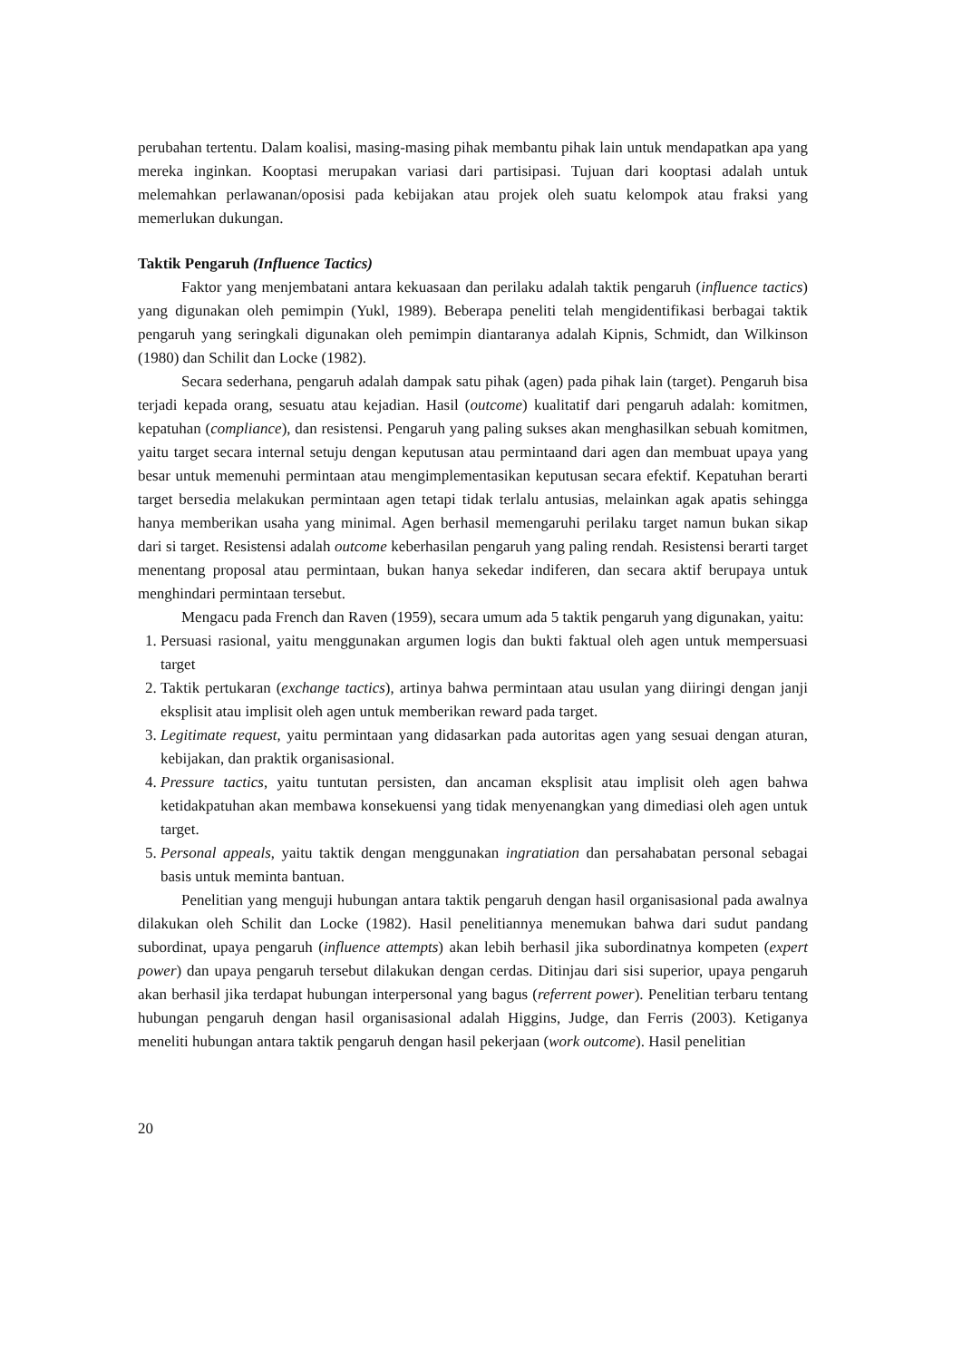perubahan tertentu. Dalam koalisi, masing-masing pihak membantu pihak lain untuk mendapatkan apa yang mereka inginkan. Kooptasi merupakan variasi dari partisipasi. Tujuan dari kooptasi adalah untuk melemahkan perlawanan/oposisi pada kebijakan atau projek oleh suatu kelompok atau fraksi yang memerlukan dukungan.
Taktik Pengaruh (Influence Tactics)
Faktor yang menjembatani antara kekuasaan dan perilaku adalah taktik pengaruh (influence tactics) yang digunakan oleh pemimpin (Yukl, 1989). Beberapa peneliti telah mengidentifikasi berbagai taktik pengaruh yang seringkali digunakan oleh pemimpin diantaranya adalah Kipnis, Schmidt, dan Wilkinson (1980) dan Schilit dan Locke (1982).
Secara sederhana, pengaruh adalah dampak satu pihak (agen) pada pihak lain (target). Pengaruh bisa terjadi kepada orang, sesuatu atau kejadian. Hasil (outcome) kualitatif dari pengaruh adalah: komitmen, kepatuhan (compliance), dan resistensi. Pengaruh yang paling sukses akan menghasilkan sebuah komitmen, yaitu target secara internal setuju dengan keputusan atau permintaand dari agen dan membuat upaya yang besar untuk memenuhi permintaan atau mengimplementasikan keputusan secara efektif. Kepatuhan berarti target bersedia melakukan permintaan agen tetapi tidak terlalu antusias, melainkan agak apatis sehingga hanya memberikan usaha yang minimal. Agen berhasil memengaruhi perilaku target namun bukan sikap dari si target. Resistensi adalah outcome keberhasilan pengaruh yang paling rendah. Resistensi berarti target menentang proposal atau permintaan, bukan hanya sekedar indiferen, dan secara aktif berupaya untuk menghindari permintaan tersebut.
Mengacu pada French dan Raven (1959), secara umum ada 5 taktik pengaruh yang digunakan, yaitu:
1. Persuasi rasional, yaitu menggunakan argumen logis dan bukti faktual oleh agen untuk mempersuasi target
2. Taktik pertukaran (exchange tactics), artinya bahwa permintaan atau usulan yang diiringi dengan janji eksplisit atau implisit oleh agen untuk memberikan reward pada target.
3. Legitimate request, yaitu permintaan yang didasarkan pada autoritas agen yang sesuai dengan aturan, kebijakan, dan praktik organisasional.
4. Pressure tactics, yaitu tuntutan persisten, dan ancaman eksplisit atau implisit oleh agen bahwa ketidakpatuhan akan membawa konsekuensi yang tidak menyenangkan yang dimediasi oleh agen untuk target.
5. Personal appeals, yaitu taktik dengan menggunakan ingratiation dan persahabatan personal sebagai basis untuk meminta bantuan.
Penelitian yang menguji hubungan antara taktik pengaruh dengan hasil organisasional pada awalnya dilakukan oleh Schilit dan Locke (1982). Hasil penelitiannya menemukan bahwa dari sudut pandang subordinat, upaya pengaruh (influence attempts) akan lebih berhasil jika subordinatnya kompeten (expert power) dan upaya pengaruh tersebut dilakukan dengan cerdas. Ditinjau dari sisi superior, upaya pengaruh akan berhasil jika terdapat hubungan interpersonal yang bagus (referrent power). Penelitian terbaru tentang hubungan pengaruh dengan hasil organisasional adalah Higgins, Judge, dan Ferris (2003). Ketiganya meneliti hubungan antara taktik pengaruh dengan hasil pekerjaan (work outcome). Hasil penelitian
20